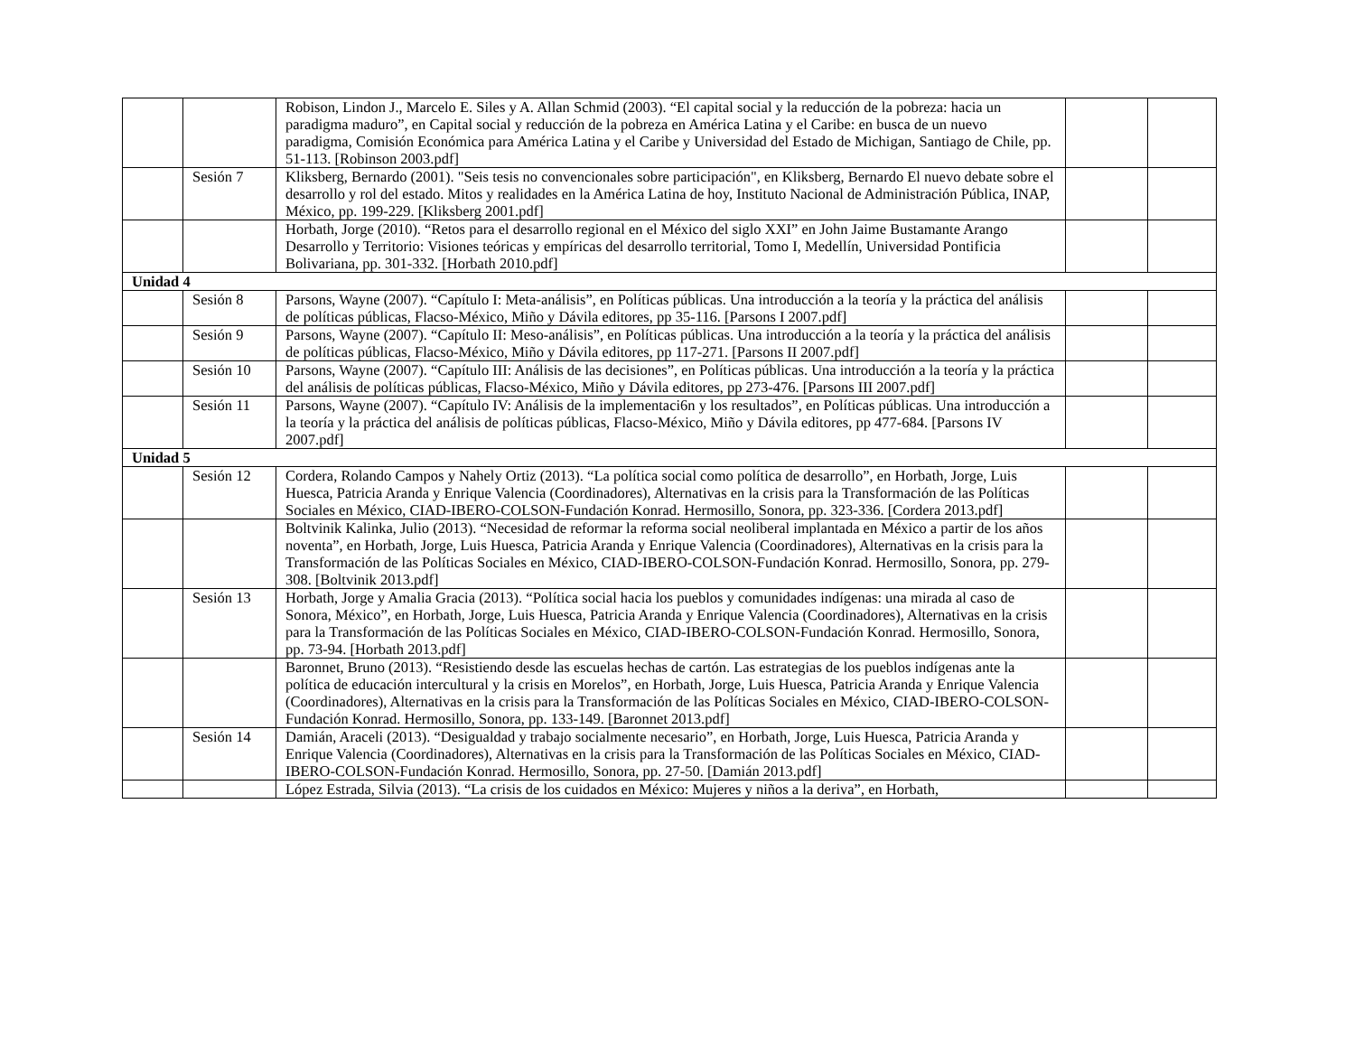| | | Robison, Lindon J., Marcelo E. Siles y A. Allan Schmid (2003). “El capital social y la reducción de la pobreza: hacia un paradigma maduro”, en Capital social y reducción de la pobreza en América Latina y el Caribe: en busca de un nuevo paradigma, Comisión Económica para América Latina y el Caribe y Universidad del Estado de Michigan, Santiago de Chile, pp. 51-113. [Robinson 2003.pdf] | | |
| | Sesión 7 | Kliksberg, Bernardo (2001). "Seis tesis no convencionales sobre participación", en Kliksberg, Bernardo El nuevo debate sobre el desarrollo y rol del estado. Mitos y realidades en la América Latina de hoy, Instituto Nacional de Administración Pública, INAP, México, pp. 199-229. [Kliksberg 2001.pdf] | | |
| | | Horbath, Jorge (2010). “Retos para el desarrollo regional en el México del siglo XXI” en John Jaime Bustamante Arango Desarrollo y Territorio: Visiones teóricas y empíricas del desarrollo territorial, Tomo I, Medellín, Universidad Pontificia Bolivariana, pp. 301-332. [Horbath 2010.pdf] | | |
| Unidad 4 | | | | |
| | Sesión 8 | Parsons, Wayne (2007). “Capítulo I: Meta-análisis”, en Políticas públicas. Una introducción a la teoría y la práctica del análisis de políticas públicas, Flacso-México, Miño y Dávila editores, pp 35-116. [Parsons I 2007.pdf] | | |
| | Sesión 9 | Parsons, Wayne (2007). “Capítulo II: Meso-análisis”, en Políticas públicas. Una introducción a la teoría y la práctica del análisis de políticas públicas, Flacso-México, Miño y Dávila editores, pp 117-271. [Parsons II 2007.pdf] | | |
| | Sesión 10 | Parsons, Wayne (2007). “Capítulo III: Análisis de las decisiones”, en Políticas públicas. Una introducción a la teoría y la práctica del análisis de políticas públicas, Flacso-México, Miño y Dávila editores, pp 273-476. [Parsons III 2007.pdf] | | |
| | Sesión 11 | Parsons, Wayne (2007). “Capítulo IV: Análisis de la implementaci6n y los resultados”, en Políticas públicas. Una introducción a la teoría y la práctica del análisis de políticas públicas, Flacso-México, Miño y Dávila editores, pp 477-684. [Parsons IV 2007.pdf] | | |
| Unidad 5 | | | | |
| | Sesión 12 | Cordera, Rolando Campos y Nahely Ortiz (2013). “La política social como política de desarrollo”, en Horbath, Jorge, Luis Huesca, Patricia Aranda y Enrique Valencia (Coordinadores), Alternativas en la crisis para la Transformación de las Políticas Sociales en México, CIAD-IBERO-COLSON-Fundación Konrad. Hermosillo, Sonora, pp. 323-336. [Cordera 2013.pdf] | | |
| | | Boltvinik Kalinka, Julio (2013). “Necesidad de reformar la reforma social neoliberal implantada en México a partir de los años noventa”, en Horbath, Jorge, Luis Huesca, Patricia Aranda y Enrique Valencia (Coordinadores), Alternativas en la crisis para la Transformación de las Políticas Sociales en México, CIAD-IBERO-COLSON-Fundación Konrad. Hermosillo, Sonora, pp. 279-308. [Boltvinik 2013.pdf] | | |
| | Sesión 13 | Horbath, Jorge y Amalia Gracia (2013). “Política social hacia los pueblos y comunidades indígenas: una mirada al caso de Sonora, México”, en Horbath, Jorge, Luis Huesca, Patricia Aranda y Enrique Valencia (Coordinadores), Alternativas en la crisis para la Transformación de las Políticas Sociales en México, CIAD-IBERO-COLSON-Fundación Konrad. Hermosillo, Sonora, pp. 73-94. [Horbath 2013.pdf] | | |
| | | Baronnet, Bruno (2013). “Resistiendo desde las escuelas hechas de cartón. Las estrategias de los pueblos indígenas ante la política de educación intercultural y la crisis en Morelos”, en Horbath, Jorge, Luis Huesca, Patricia Aranda y Enrique Valencia (Coordinadores), Alternativas en la crisis para la Transformación de las Políticas Sociales en México, CIAD-IBERO-COLSON-Fundación Konrad. Hermosillo, Sonora, pp. 133-149. [Baronnet 2013.pdf] | | |
| | Sesión 14 | Damián, Araceli (2013). “Desigualdad y trabajo socialmente necesario”, en Horbath, Jorge, Luis Huesca, Patricia Aranda y Enrique Valencia (Coordinadores), Alternativas en la crisis para la Transformación de las Políticas Sociales en México, CIAD-IBERO-COLSON-Fundación Konrad. Hermosillo, Sonora, pp. 27-50. [Damián 2013.pdf] | | |
| | | López Estrada, Silvia (2013). “La crisis de los cuidados en México: Mujeres y niños a la deriva”, en Horbath, | | |